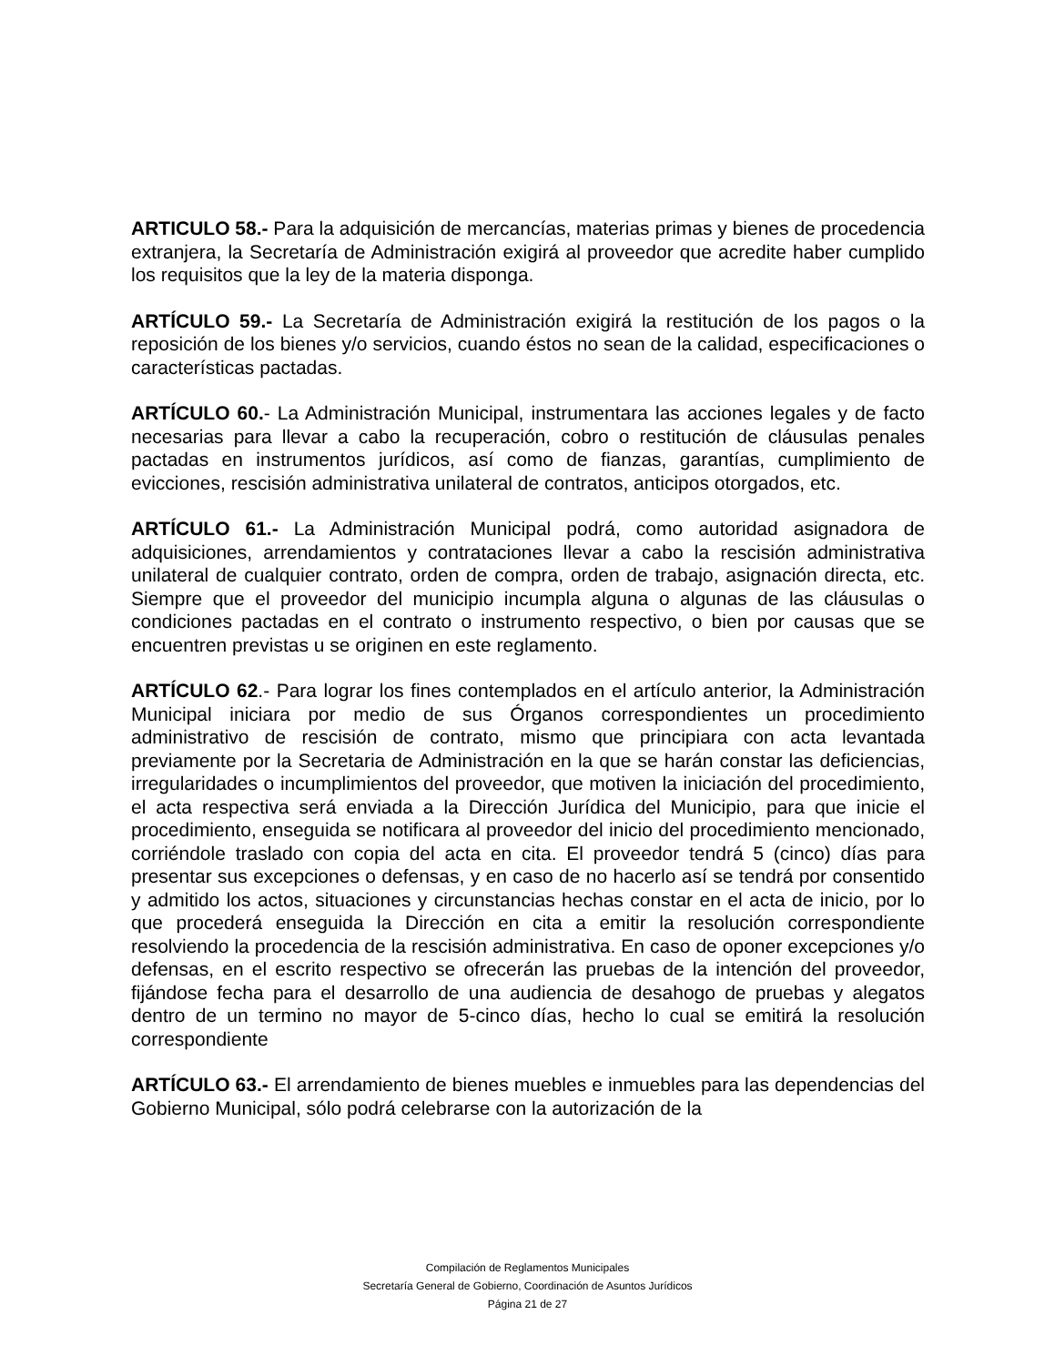ARTICULO 58.- Para la adquisición de mercancías, materias primas y bienes de procedencia extranjera, la Secretaría de Administración exigirá al proveedor que acredite haber cumplido los requisitos que la ley de la materia disponga.
ARTÍCULO 59.- La Secretaría de Administración exigirá la restitución de los pagos o la reposición de los bienes y/o servicios, cuando éstos no sean de la calidad, especificaciones o características pactadas.
ARTÍCULO 60.- La Administración Municipal, instrumentara las acciones legales y de facto necesarias para llevar a cabo la recuperación, cobro o restitución de cláusulas penales pactadas en instrumentos jurídicos, así como de fianzas, garantías, cumplimiento de evicciones, rescisión administrativa unilateral de contratos, anticipos otorgados, etc.
ARTÍCULO 61.- La Administración Municipal podrá, como autoridad asignadora de adquisiciones, arrendamientos y contrataciones llevar a cabo la rescisión administrativa unilateral de cualquier contrato, orden de compra, orden de trabajo, asignación directa, etc. Siempre que el proveedor del municipio incumpla alguna o algunas de las cláusulas o condiciones pactadas en el contrato o instrumento respectivo, o bien por causas que se encuentren previstas u se originen en este reglamento.
ARTÍCULO 62.- Para lograr los fines contemplados en el artículo anterior, la Administración Municipal iniciara por medio de sus Órganos correspondientes un procedimiento administrativo de rescisión de contrato, mismo que principiara con acta levantada previamente por la Secretaria de Administración en la que se harán constar las deficiencias, irregularidades o incumplimientos del proveedor, que motiven la iniciación del procedimiento, el acta respectiva será enviada a la Dirección Jurídica del Municipio, para que inicie el procedimiento, enseguida se notificara al proveedor del inicio del procedimiento mencionado, corriéndole traslado con copia del acta en cita. El proveedor tendrá 5 (cinco) días para presentar sus excepciones o defensas, y en caso de no hacerlo así se tendrá por consentido y admitido los actos, situaciones y circunstancias hechas constar en el acta de inicio, por lo que procederá enseguida la Dirección en cita a emitir la resolución correspondiente resolviendo la procedencia de la rescisión administrativa. En caso de oponer excepciones y/o defensas, en el escrito respectivo se ofrecerán las pruebas de la intención del proveedor, fijándose fecha para el desarrollo de una audiencia de desahogo de pruebas y alegatos dentro de un termino no mayor de 5-cinco días, hecho lo cual se emitirá la resolución correspondiente
ARTÍCULO 63.- El arrendamiento de bienes muebles e inmuebles para las dependencias del Gobierno Municipal, sólo podrá celebrarse con la autorización de la
Compilación de Reglamentos Municipales
Secretaría General de Gobierno, Coordinación de Asuntos Jurídicos
Página 21 de 27